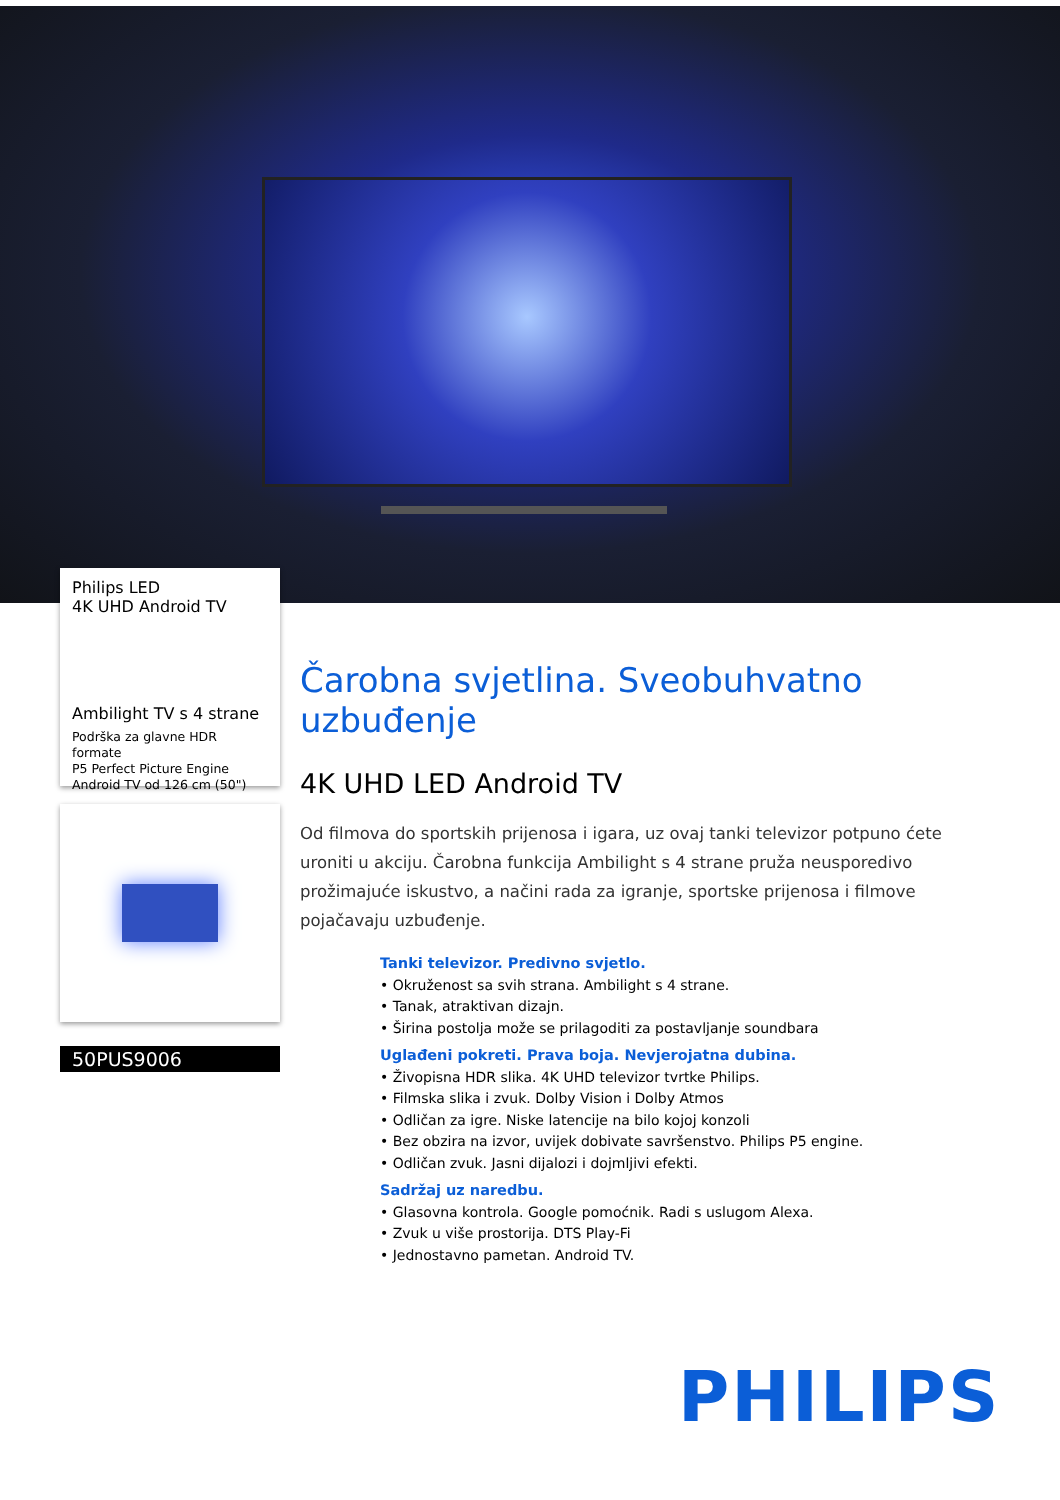Philips LED
4K UHD Android TV
Ambilight TV s 4 strane
Podrška za glavne HDR formate
P5 Perfect Picture Engine
Android TV od 126 cm (50")
50PUS9006
Čarobna svjetlina. Sveobuhvatno uzbuđenje
4K UHD LED Android TV
Od filmova do sportskih prijenosa i igara, uz ovaj tanki televizor potpuno ćete uroniti u akciju. Čarobna funkcija Ambilight s 4 strane pruža neusporedivo prožimajuće iskustvo, a načini rada za igranje, sportske prijenosa i filmove pojačavaju uzbuđenje.
Tanki televizor. Predivno svjetlo.
• Okruženost sa svih strana. Ambilight s 4 strane.
• Tanak, atraktivan dizajn.
• Širina postolja može se prilagoditi za postavljanje soundbara
Uglađeni pokreti. Prava boja. Nevjerojatna dubina.
• Živopisna HDR slika. 4K UHD televizor tvrtke Philips.
• Filmska slika i zvuk. Dolby Vision i Dolby Atmos
• Odličan za igre. Niske latencije na bilo kojoj konzoli
• Bez obzira na izvor, uvijek dobivate savršenstvo. Philips P5 engine.
• Odličan zvuk. Jasni dijalozi i dojmljivi efekti.
Sadržaj uz naredbu.
• Glasovna kontrola. Google pomoćnik. Radi s uslugom Alexa.
• Zvuk u više prostorija. DTS Play-Fi
• Jednostavno pametan. Android TV.
PHILIPS